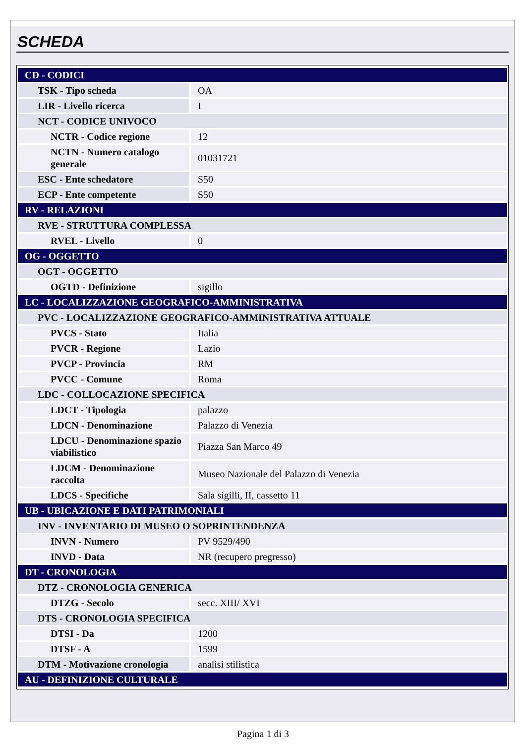SCHEDA
| CD - CODICI | |
| TSK - Tipo scheda | OA |
| LIR - Livello ricerca | I |
| NCT - CODICE UNIVOCO | |
| NCTR - Codice regione | 12 |
| NCTN - Numero catalogo generale | 01031721 |
| ESC - Ente schedatore | S50 |
| ECP - Ente competente | S50 |
| RV - RELAZIONI | |
| RVE - STRUTTURA COMPLESSA | |
| RVEL - Livello | 0 |
| OG - OGGETTO | |
| OGT - OGGETTO | |
| OGTD - Definizione | sigillo |
| LC - LOCALIZZAZIONE GEOGRAFICO-AMMINISTRATIVA | |
| PVC - LOCALIZZAZIONE GEOGRAFICO-AMMINISTRATIVA ATTUALE | |
| PVCS - Stato | Italia |
| PVCR - Regione | Lazio |
| PVCP - Provincia | RM |
| PVCC - Comune | Roma |
| LDC - COLLOCAZIONE SPECIFICA | |
| LDCT - Tipologia | palazzo |
| LDCN - Denominazione | Palazzo di Venezia |
| LDCU - Denominazione spazio viabilistico | Piazza San Marco 49 |
| LDCM - Denominazione raccolta | Museo Nazionale del Palazzo di Venezia |
| LDCS - Specifiche | Sala sigilli, II, cassetto 11 |
| UB - UBICAZIONE E DATI PATRIMONIALI | |
| INV - INVENTARIO DI MUSEO O SOPRINTENDENZA | |
| INVN - Numero | PV 9529/490 |
| INVD - Data | NR (recupero pregresso) |
| DT - CRONOLOGIA | |
| DTZ - CRONOLOGIA GENERICA | |
| DTZG - Secolo | secc. XIII/ XVI |
| DTS - CRONOLOGIA SPECIFICA | |
| DTSI - Da | 1200 |
| DTSF - A | 1599 |
| DTM - Motivazione cronologia | analisi stilistica |
| AU - DEFINIZIONE CULTURALE | |
Pagina 1 di 3